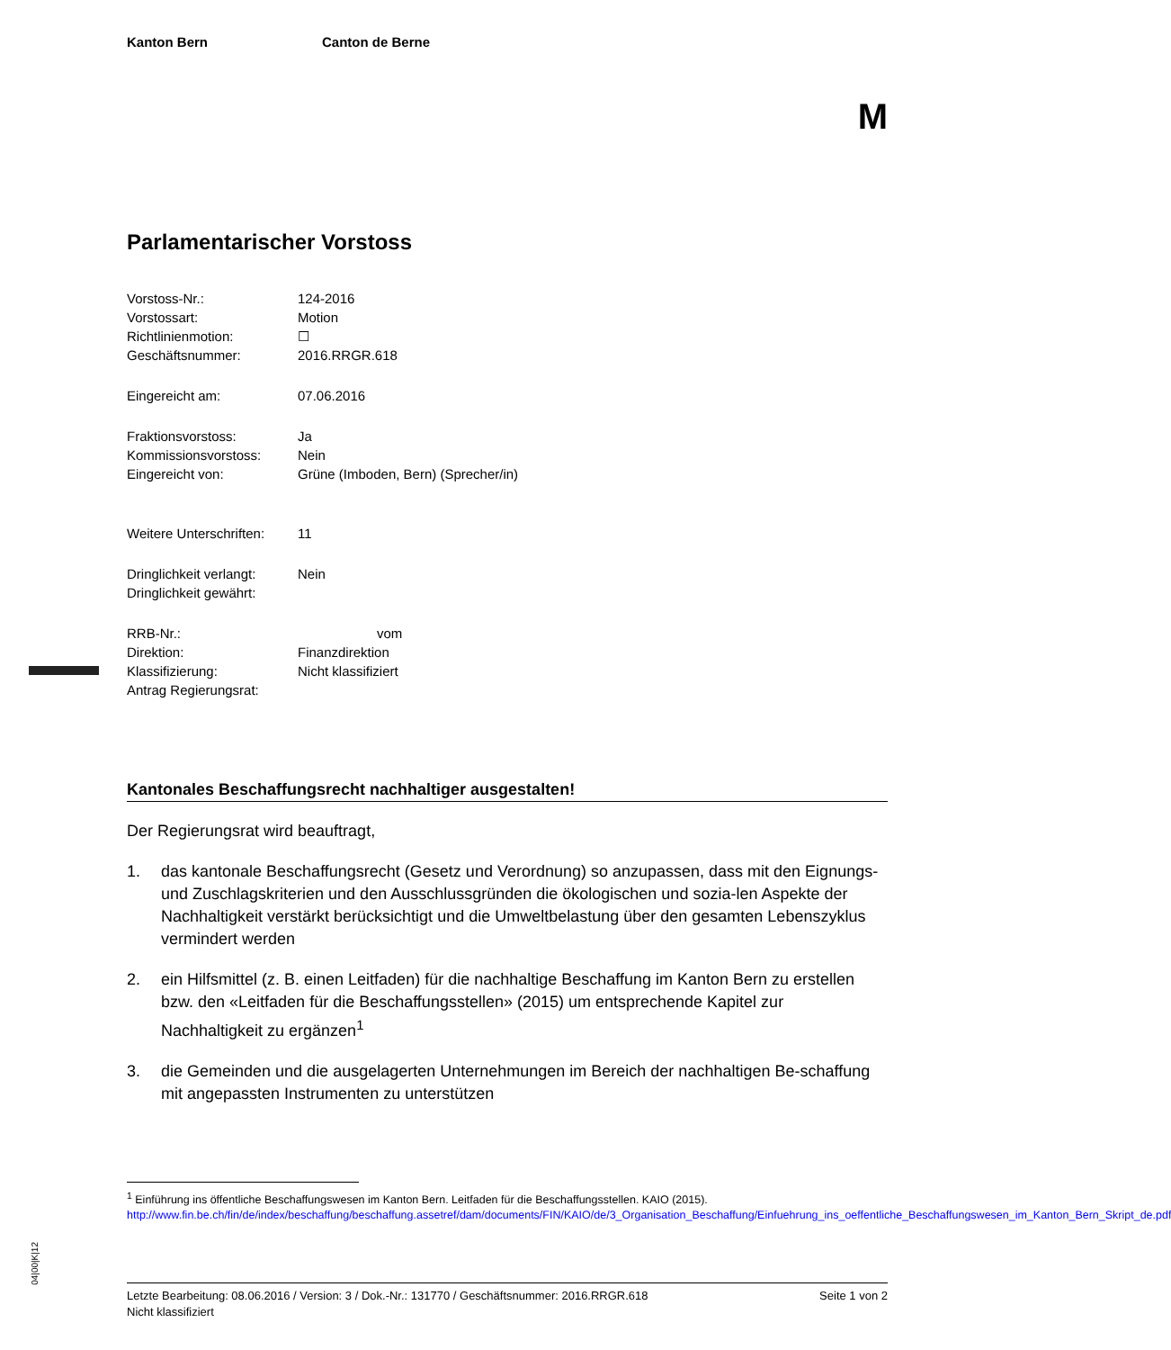04|00|K|12
Kanton Bern Canton de Berne
M
Parlamentarischer Vorstoss
| Vorstoss-Nr.: | 124-2016 |
| Vorstossart: | Motion |
| Richtlinienmotion: | ☐ |
| Geschäftsnummer: | 2016.RRGR.618 |
| Eingereicht am: | 07.06.2016 |
| Fraktionsvorstoss: | Ja |
| Kommissionsvorstoss: | Nein |
| Eingereicht von: | Grüne (Imboden, Bern) (Sprecher/in) |
| Weitere Unterschriften: | 11 |
| Dringlichkeit verlangt: | Nein |
| Dringlichkeit gewährt: | |
| RRB-Nr.: | vom |
| Direktion: | Finanzdirektion |
| Klassifizierung: | Nicht klassifiziert |
| Antrag Regierungsrat: | |
Kantonales Beschaffungsrecht nachhaltiger ausgestalten!
Der Regierungsrat wird beauftragt,
1. das kantonale Beschaffungsrecht (Gesetz und Verordnung) so anzupassen, dass mit den Eignungs- und Zuschlagskriterien und den Ausschlussgründen die ökologischen und sozia-len Aspekte der Nachhaltigkeit verstärkt berücksichtigt und die Umweltbelastung über den gesamten Lebenszyklus vermindert werden
2. ein Hilfsmittel (z. B. einen Leitfaden) für die nachhaltige Beschaffung im Kanton Bern zu erstellen bzw. den «Leitfaden für die Beschaffungsstellen» (2015) um entsprechende Kapitel zur Nachhaltigkeit zu ergänzen<sup>1</sup>
3. die Gemeinden und die ausgelagerten Unternehmungen im Bereich der nachhaltigen Be-schaffung mit angepassten Instrumenten zu unterstützen
<sup>1</sup> Einführung ins öffentliche Beschaffungswesen im Kanton Bern. Leitfaden für die Beschaffungsstellen. KAIO (2015).
http://www.fin.be.ch/fin/de/index/beschaffung/beschaffung.assetref/dam/documents/FIN/KAIO/de/3_Organisation_Beschaffung/Einfuehrung_ins_oeffentliche_Beschaffungswesen_im_Kanton_Bern_Skript_de.pdf
Letzte Bearbeitung: 08.06.2016 / Version: 3 / Dok.-Nr.: 131770 / Geschäftsnummer: 2016.RRGR.618 Seite 1 von 2
Nicht klassifiziert